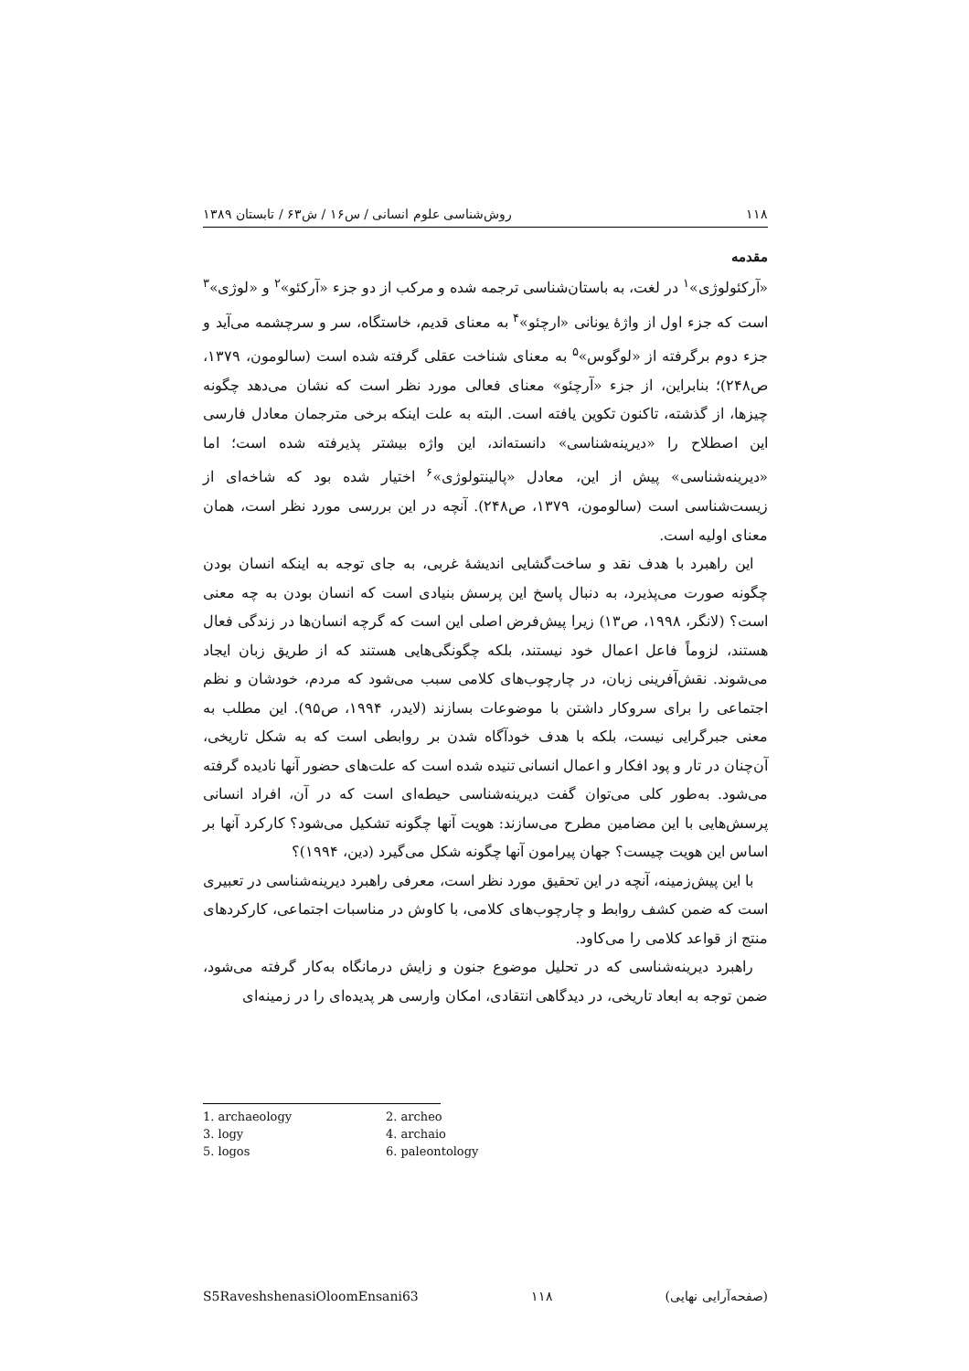۱۱۸ روش‌شناسی علوم انسانی / س۱۶ / ش۶۳ / تابستان ۱۳۸۹
مقدمه
«آرکئولوژی»<sup>۱</sup> در لغت، به باستان‌شناسی ترجمه شده و مرکب از دو جزء «آرکئو»<sup>۲</sup> و «لوژی»<sup>۳</sup> است که جزء اول از واژهٔ یونانی «ارچئو»<sup>۴</sup> به معنای قدیم، خاستگاه، سر و سرچشمه می‌آید و جزء دوم برگرفته از «لوگوس»<sup>۵</sup> به معنای شناخت عقلی گرفته شده است (سالومون، ۱۳۷۹، ص۲۴۸)؛ بنابراین، از جزء «آرچئو» معنای فعالی مورد نظر است که نشان می‌دهد چگونه چیزها، از گذشته، تاکنون تکوین یافته است. البته به علت اینکه برخی مترجمان معادل فارسی این اصطلاح را «دیرینه‌شناسی» دانسته‌اند، این واژه بیشتر پذیرفته شده است؛ اما «دیرینه‌شناسی» پیش از این، معادل «پالینتولوژی»<sup>۶</sup> اختیار شده بود که شاخه‌ای از زیست‌شناسی است (سالومون، ۱۳۷۹، ص۲۴۸). آنچه در این بررسی مورد نظر است، همان معنای اولیه است.
این راهبرد با هدف نقد و ساخت‌گشایی اندیشهٔ غربی، به جای توجه به اینکه انسان بودن چگونه صورت می‌پذیرد، به دنبال پاسخ این پرسش بنیادی است که انسان بودن به چه معنی است؟ (لانگر، ۱۹۹۸، ص۱۳) زیرا پیش‌فرض اصلی این است که گرچه انسان‌ها در زندگی فعال هستند، لزوماً فاعل اعمال خود نیستند، بلکه چگونگی‌هایی هستند که از طریق زبان ایجاد می‌شوند. نقش‌آفرینی زبان، در چارچوب‌های کلامی سبب می‌شود که مردم، خودشان و نظم اجتماعی را برای سروکار داشتن با موضوعات بسازند (لایدر، ۱۹۹۴، ص۹۵). این مطلب به معنی جبرگرایی نیست، بلکه با هدف خودآگاه شدن بر روابطی است که به شکل تاریخی، آن‌چنان در تار و پود افکار و اعمال انسانی تنیده شده است که علت‌های حضور آنها نادیده گرفته می‌شود. به‌طور کلی می‌توان گفت دیرینه‌شناسی حیطه‌ای است که در آن، افراد انسانی پرسش‌هایی با این مضامین مطرح می‌سازند: هویت آنها چگونه تشکیل می‌شود؟ کارکرد آنها بر اساس این هویت چیست؟ جهان پیرامون آنها چگونه شکل می‌گیرد (دین، ۱۹۹۴)؟
با این پیش‌زمینه، آنچه در این تحقیق مورد نظر است، معرفی راهبرد دیرینه‌شناسی در تعبیری است که ضمن کشف روابط و چارچوب‌های کلامی، با کاوش در مناسبات اجتماعی، کارکردهای منتج از قواعد کلامی را می‌کاود.
راهبرد دیرینه‌شناسی که در تحلیل موضوع جنون و زایش درمانگاه به‌کار گرفته می‌شود، ضمن توجه به ابعاد تاریخی، در دیدگاهی انتقادی، امکان وارسی هر پدیده‌ای را در زمینه‌ای
1. archaeology 2. archeo 3. logy 4. archaio 5. logos 6. paleontology
S5RaveshshenasiOloomEnsani63 ۱۱۸ (صفحه‌آرایی نهایی)